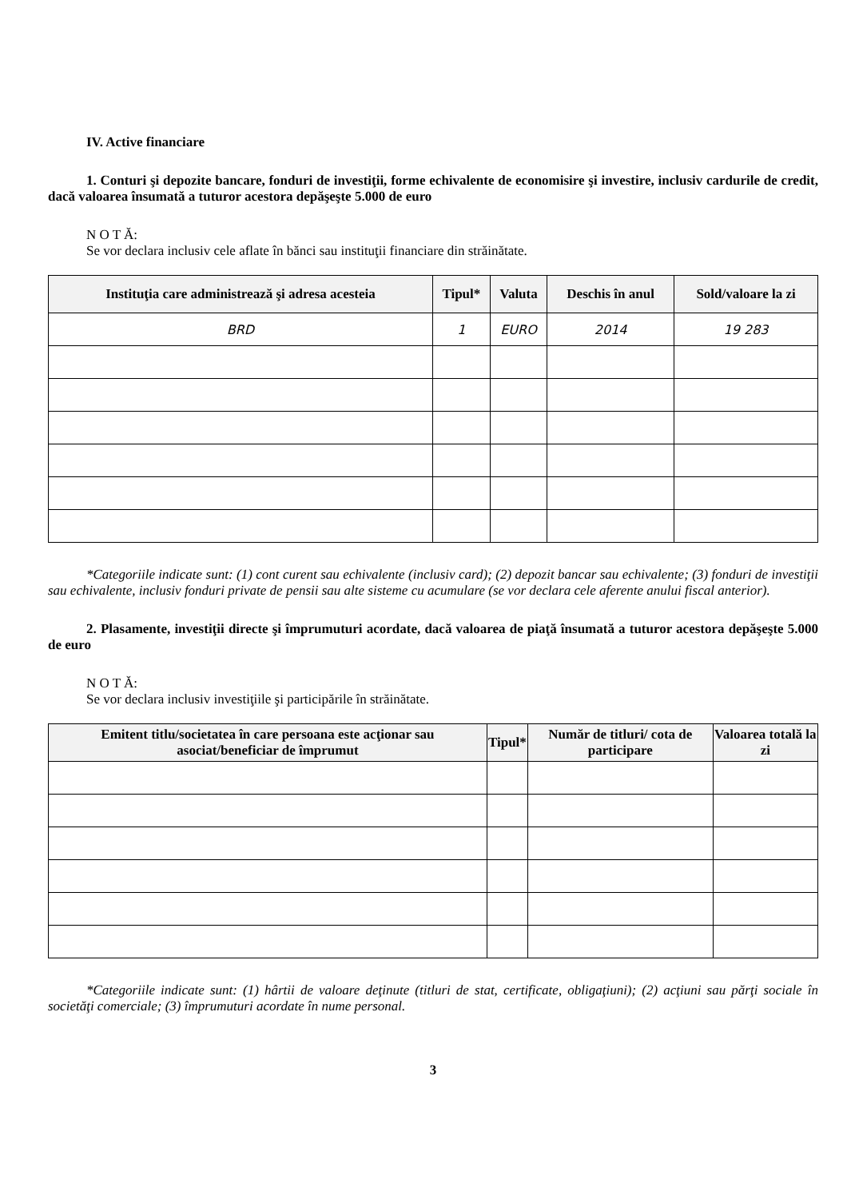IV. Active financiare
1. Conturi şi depozite bancare, fonduri de investiţii, forme echivalente de economisire şi investire, inclusiv cardurile de credit, dacă valoarea însumată a tuturor acestora depăşeşte 5.000 de euro
N O T Ă:
Se vor declara inclusiv cele aflate în bănci sau instituţii financiare din străinătate.
| Instituţia care administrează şi adresa acesteia | Tipul* | Valuta | Deschis în anul | Sold/valoare la zi |
| --- | --- | --- | --- | --- |
| BRD | 1 | EURO | 2014 | 19 283 |
*Categoriile indicate sunt: (1) cont curent sau echivalente (inclusiv card); (2) depozit bancar sau echivalente; (3) fonduri de investiţii sau echivalente, inclusiv fonduri private de pensii sau alte sisteme cu acumulare (se vor declara cele aferente anului fiscal anterior).
2. Plasamente, investiţii directe şi împrumuturi acordate, dacă valoarea de piaţă însumată a tuturor acestora depăşeşte 5.000 de euro
N O T Ă:
Se vor declara inclusiv investiţiile şi participările în străinătate.
| Emitent titlu/societatea în care persoana este acţionar sau asociat/beneficiar de împrumut | Tipul* | Număr de titluri/ cota de participare | Valoarea totală la zi |
| --- | --- | --- | --- |
*Categoriile indicate sunt: (1) hârtii de valoare deţinute (titluri de stat, certificate, obligaţiuni); (2) acţiuni sau părţi sociale în societăţi comerciale; (3) împrumuturi acordate în nume personal.
3